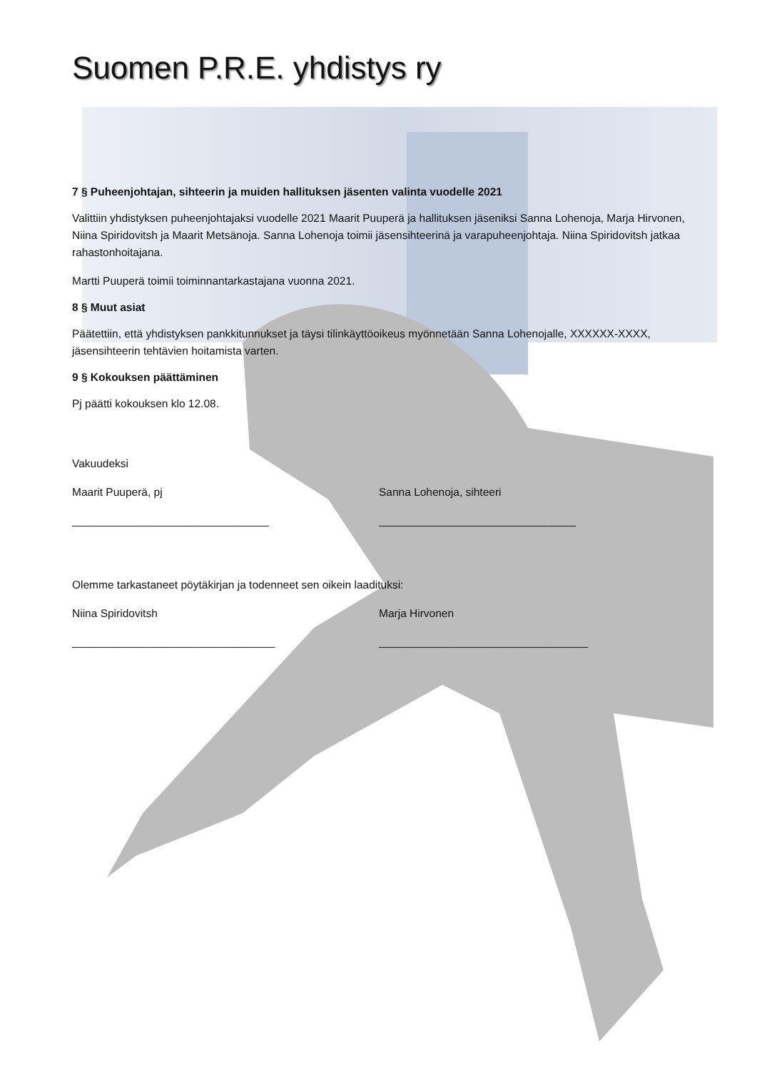Suomen P.R.E. yhdistys ry
7 § Puheenjohtajan, sihteerin ja muiden hallituksen jäsenten valinta vuodelle 2021
Valittiin yhdistyksen puheenjohtajaksi vuodelle 2021 Maarit Puuperä ja hallituksen jäseniksi Sanna Lohenoja, Marja Hirvonen, Niina Spiridovitsh ja Maarit Metsänoja. Sanna Lohenoja toimii jäsensihteerinä ja varapuheenjohtaja. Niina Spiridovitsh jatkaa rahastonhoitajana.
Martti Puuperä toimii toiminnantarkastajana vuonna 2021.
8 § Muut asiat
Päätettiin, että yhdistyksen pankkitunnukset ja täysi tilinkäyttöoikeus myönnetään Sanna Lohenojalle, XXXXXX-XXXX, jäsensihteerin tehtävien hoitamista varten.
9 § Kokouksen päättäminen
Pj päätti kokouksen klo 12.08.
Vakuudeksi
Maarit Puuperä, pj
________________________________
Sanna Lohenoja, sihteeri
________________________________
Olemme tarkastaneet pöytäkirjan ja todenneet sen oikein laadituksi:
Niina Spiridovitsh
_________________________________
Marja Hirvonen
__________________________________